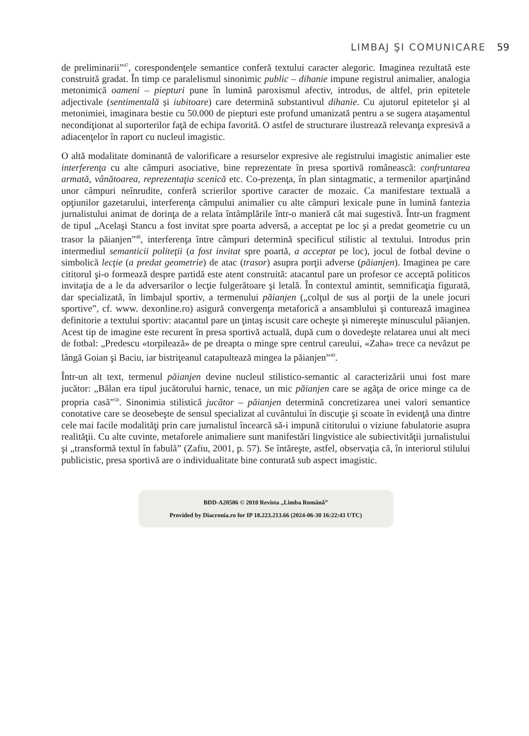LIMBAJ ŞI COMUNICARE 59
de preliminarii”<sup>47</sup>, corespondenţele semantice conferă textului caracter alegoric. Imaginea rezultată este construită gradat. În timp ce paralelismul sinonimic public – dihanie impune registrul animalier, analogia metonimică oameni – piepturi pune în lumină paroxismul afectiv, introdus, de altfel, prin epitetele adjectivale (sentimentală și iubitoare) care determină substantivul dihanie. Cu ajutorul epitetelor şi al metonimiei, imaginara bestie cu 50.000 de piepturi este profund umanizată pentru a se sugera ataşamentul necondiţionat al suporterilor faţă de echipa favorită. O astfel de structurare ilustrează relevanţa expresivă a adiacenţelor în raport cu nucleul imagistic.
O altă modalitate dominantă de valorificare a resurselor expresive ale registrului imagistic animalier este interferenţa cu alte câmpuri asociative, bine reprezentate în presa sportivă românească: confruntarea armată, vânătoarea, reprezentaţia scenică etc. Co-prezenţa, în plan sintagmatic, a termenilor aparţinând unor câmpuri neînrudite, conferă scrierilor sportive caracter de mozaic. Ca manifestare textuală a opţiunilor gazetarului, interferenţa câmpului animalier cu alte câmpuri lexicale pune în lumină fantezia jurnalistului animat de dorinţa de a relata întâmplările într-o manieră cât mai sugestivă. Într-un fragment de tipul „Acelaşi Stancu a fost invitat spre poarta adversă, a acceptat pe loc şi a predat geometrie cu un trasor la păianjen”<sup>48</sup>, interferenţa între câmpuri determină specificul stilistic al textului. Introdus prin intermediul semanticii politeţii (a fost invitat spre poartă, a acceptat pe loc), jocul de fotbal devine o simbolică lecţie (a predat geometrie) de atac (trasor) asupra porţii adverse (păianjen). Imaginea pe care cititorul şi-o formează despre partidă este atent construită: atacantul pare un profesor ce acceptă politicos invitaţia de a le da adversarilor o lecţie fulgerătoare şi letală. În contextul amintit, semnificaţia figurată, dar specializată, în limbajul sportiv, a termenului păianjen („colţul de sus al porţii de la unele jocuri sportive”, cf. www. dexonline.ro) asigură convergenţa metaforică a ansamblului şi conturează imaginea definitorie a textului sportiv: atacantul pare un ţintaş iscusit care ocheşte şi nimereşte minusculul păianjen. Acest tip de imagine este recurent în presa sportivă actuală, după cum o dovedeşte relatarea unui alt meci de fotbal: „Predescu «torpilează» de pe dreapta o minge spre centrul careului, «Zaha» trece ca nevăzut pe lângă Goian şi Baciu, iar bistriţeanul catapultează mingea la păianjen”<sup>49</sup>.
Într-un alt text, termenul păianjen devine nucleul stilistico-semantic al caracterizării unui fost mare jucător: „Bălan era tipul jucătorului harnic, tenace, un mic păianjen care se agăţa de orice minge ca de propria casă”<sup>50</sup>. Sinonimia stilistică jucător – păianjen determină concretizarea unei valori semantice conotative care se deosebeşte de sensul specializat al cuvântului în discuţie şi scoate în evidenţă una dintre cele mai facile modalităţi prin care jurnalistul încearcă să-i impună cititorului o viziune fabulatorie asupra realităţii. Cu alte cuvinte, metaforele animaliere sunt manifestări lingvistice ale subiectivităţii jurnalistului şi „transformă textul în fabulă” (Zafiu, 2001, p. 57). Se întăreşte, astfel, observaţia că, în interiorul stilului publicistic, presa sportivă are o individualitate bine conturată sub aspect imagistic.
BDD-A20586 © 2010 Revista „Limba Română”
Provided by Diacronia.ro for IP 18.223.213.66 (2024-06-30 16:22:43 UTC)